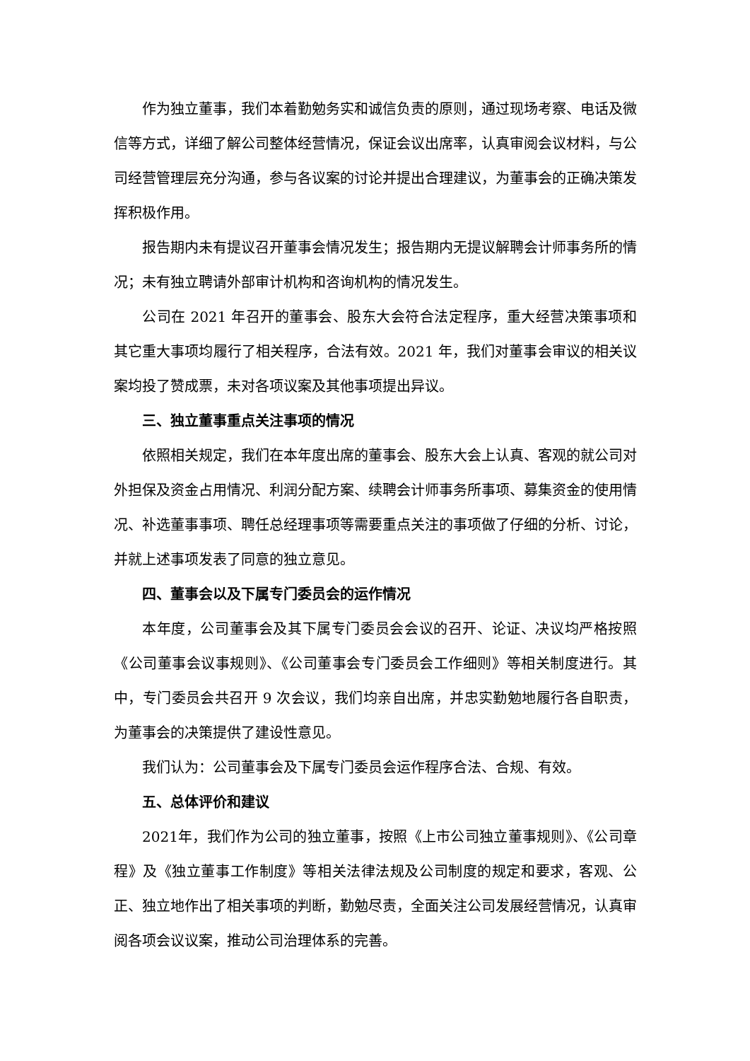作为独立董事，我们本着勤勉务实和诚信负责的原则，通过现场考察、电话及微信等方式，详细了解公司整体经营情况，保证会议出席率，认真审阅会议材料，与公司经营管理层充分沟通，参与各议案的讨论并提出合理建议，为董事会的正确决策发挥积极作用。
报告期内未有提议召开董事会情况发生；报告期内无提议解聘会计师事务所的情况；未有独立聘请外部审计机构和咨询机构的情况发生。
公司在 2021 年召开的董事会、股东大会符合法定程序，重大经营决策事项和其它重大事项均履行了相关程序，合法有效。2021 年，我们对董事会审议的相关议案均投了赞成票，未对各项议案及其他事项提出异议。
三、独立董事重点关注事项的情况
依照相关规定，我们在本年度出席的董事会、股东大会上认真、客观的就公司对外担保及资金占用情况、利润分配方案、续聘会计师事务所事项、募集资金的使用情况、补选董事事项、聘任总经理事项等需要重点关注的事项做了仔细的分析、讨论，并就上述事项发表了同意的独立意见。
四、董事会以及下属专门委员会的运作情况
本年度，公司董事会及其下属专门委员会会议的召开、论证、决议均严格按照《公司董事会议事规则》、《公司董事会专门委员会工作细则》等相关制度进行。其中，专门委员会共召开 9 次会议，我们均亲自出席，并忠实勤勉地履行各自职责，为董事会的决策提供了建设性意见。
我们认为：公司董事会及下属专门委员会运作程序合法、合规、有效。
五、总体评价和建议
2021年，我们作为公司的独立董事，按照《上市公司独立董事规则》、《公司章程》及《独立董事工作制度》等相关法律法规及公司制度的规定和要求，客观、公正、独立地作出了相关事项的判断，勤勉尽责，全面关注公司发展经营情况，认真审阅各项会议议案，推动公司治理体系的完善。